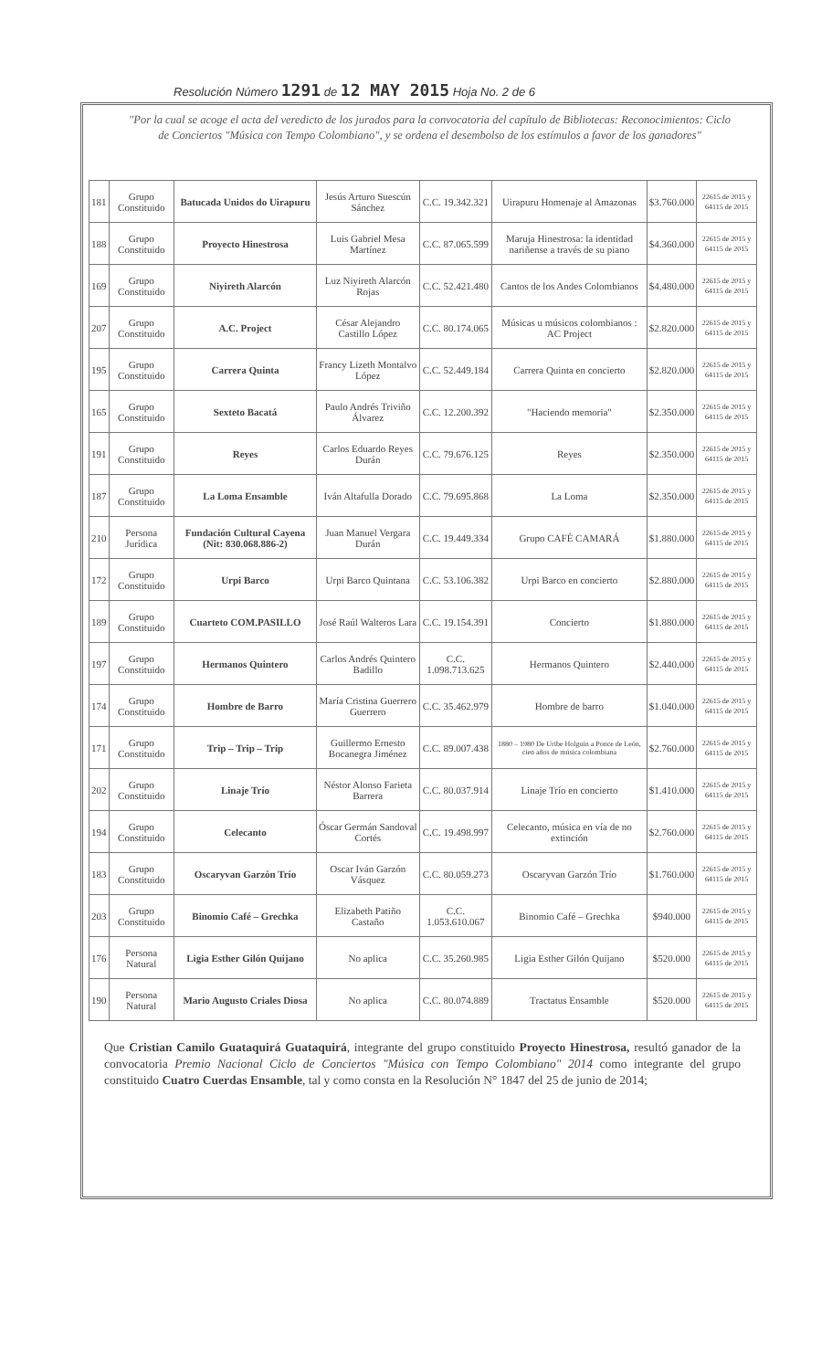Resolución Número 1291 de 12 MAY 2015 Hoja No. 2 de 6
"Por la cual se acoge el acta del veredicto de los jurados para la convocatoria del capítulo de Bibliotecas: Reconocimientos: Ciclo de Conciertos "Música con Tempo Colombiano", y se ordena el desembolso de los estímulos a favor de los ganadores"
| 181 | Grupo Constituido | Batucada Unidos do Uirapuru | Jesús Arturo Suescún Sánchez | C.C. 19.342.321 | Uirapuru Homenaje al Amazonas | $3.760.000 | 22615 de 2015 y 64115 de 2015 |
| 188 | Grupo Constituido | Proyecto Hinestrosa | Luis Gabriel Mesa Martínez | C.C. 87.065.599 | Maruja Hinestrosa: la identidad nariñense a través de su piano | $4.360.000 | 22615 de 2015 y 64115 de 2015 |
| 169 | Grupo Constituido | Niyireth Alarcón | Luz Niyireth Alarcón Rojas | C.C. 52.421.480 | Cantos de los Andes Colombianos | $4.480.000 | 22615 de 2015 y 64115 de 2015 |
| 207 | Grupo Constituido | A.C. Project | César Alejandro Castillo López | C.C. 80.174.065 | Músicas u músicos colombianos : AC Project | $2.820.000 | 22615 de 2015 y 64115 de 2015 |
| 195 | Grupo Constituido | Carrera Quinta | Francy Lizeth Montalvo López | C.C. 52.449.184 | Carrera Quinta en concierto | $2.820.000 | 22615 de 2015 y 64115 de 2015 |
| 165 | Grupo Constituido | Sexteto Bacatá | Paulo Andrés Triviño Álvarez | C.C. 12.200.392 | "Haciendo memoria" | $2.350.000 | 22615 de 2015 y 64115 de 2015 |
| 191 | Grupo Constituido | Reyes | Carlos Eduardo Reyes Durán | C.C. 79.676.125 | Reyes | $2.350.000 | 22615 de 2015 y 64115 de 2015 |
| 187 | Grupo Constituido | La Loma Ensamble | Iván Altafulla Dorado | C.C. 79.695.868 | La Loma | $2.350.000 | 22615 de 2015 y 64115 de 2015 |
| 210 | Persona Jurídica | Fundación Cultural Cayena (Nit: 830.068.886-2) | Juan Manuel Vergara Durán | C.C. 19.449.334 | Grupo CAFÉ CAMARÁ | $1.880.000 | 22615 de 2015 y 64115 de 2015 |
| 172 | Grupo Constituido | Urpi Barco | Urpi Barco Quintana | C.C. 53.106.382 | Urpi Barco en concierto | $2.880.000 | 22615 de 2015 y 64115 de 2015 |
| 189 | Grupo Constituido | Cuarteto COM.PASILLO | José Raúl Walteros Lara | C.C. 19.154.391 | Concierto | $1.880.000 | 22615 de 2015 y 64115 de 2015 |
| 197 | Grupo Constituido | Hermanos Quintero | Carlos Andrés Quintero Badillo | C.C. 1.098.713.625 | Hermanos Quintero | $2.440.000 | 22615 de 2015 y 64115 de 2015 |
| 174 | Grupo Constituido | Hombre de Barro | María Cristina Guerrero Guerrero | C.C. 35.462.979 | Hombre de barro | $1.040.000 | 22615 de 2015 y 64115 de 2015 |
| 171 | Grupo Constituido | Trip – Trip – Trip | Guillermo Ernesto Bocanegra Jiménez | C.C. 89.007.438 | 1880 – 1980 De Uribe Holguín a Ponce de León, cien años de música colombiana | $2.760.000 | 22615 de 2015 y 64115 de 2015 |
| 202 | Grupo Constituido | Linaje Trío | Néstor Alonso Farieta Barrera | C.C. 80.037.914 | Linaje Trío en concierto | $1.410.000 | 22615 de 2015 y 64115 de 2015 |
| 194 | Grupo Constituido | Celecanto | Óscar Germán Sandoval Cortés | C.C. 19.498.997 | Celecanto, música en vía de no extinción | $2.760.000 | 22615 de 2015 y 64115 de 2015 |
| 183 | Grupo Constituido | Oscaryvan Garzón Trío | Oscar Iván Garzón Vásquez | C.C. 80.059.273 | Oscaryvan Garzón Trío | $1.760.000 | 22615 de 2015 y 64115 de 2015 |
| 203 | Grupo Constituido | Binomio Café – Grechka | Elizabeth Patiño Castaño | C.C. 1.053.610.067 | Binomio Café – Grechka | $940.000 | 22615 de 2015 y 64115 de 2015 |
| 176 | Persona Natural | Ligia Esther Gilón Quijano | No aplica | C.C. 35.260.985 | Ligia Esther Gilón Quijano | $520.000 | 22615 de 2015 y 64115 de 2015 |
| 190 | Persona Natural | Mario Augusto Criales Diosa | No aplica | C.C. 80.074.889 | Tractatus Ensamble | $520.000 | 22615 de 2015 y 64115 de 2015 |
Que Cristian Camilo Guataquirá Guataquirá, integrante del grupo constituido Proyecto Hinestrosa, resultó ganador de la convocatoria Premio Nacional Ciclo de Conciertos "Música con Tempo Colombiano" 2014 como integrante del grupo constituido Cuatro Cuerdas Ensamble, tal y como consta en la Resolución N° 1847 del 25 de junio de 2014;